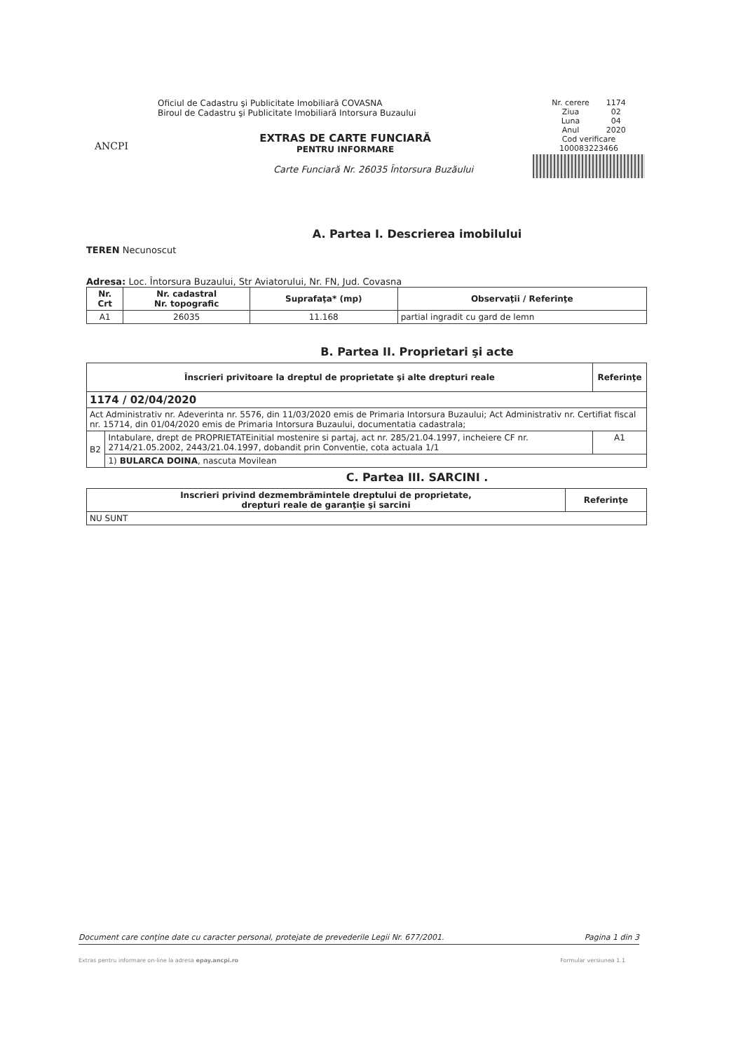ANCPI
Oficiul de Cadastru şi Publicitate Imobiliară COVASNA
Biroul de Cadastru şi Publicitate Imobiliară Intorsura Buzaului
EXTRAS DE CARTE FUNCIARĂ
PENTRU INFORMARE
Carte Funciară Nr. 26035 Întorsura Buzăului
| Nr. cerere | 1174 |
| Ziua | 02 |
| Luna | 04 |
| Anul | 2020 |
Cod verificare
100083223466
A. Partea I. Descrierea imobilului
TEREN Necunoscut
Adresa: Loc. Întorsura Buzaului, Str Aviatorului, Nr. FN, Jud. Covasna
| Nr. Crt | Nr. cadastral Nr. topografic | Suprafaţa* (mp) | Observaţii / Referinţe |
| --- | --- | --- | --- |
| A1 | 26035 | 11.168 | partial ingradit cu gard de lemn |
B. Partea II. Proprietari şi acte
| Înscrieri privitoare la dreptul de proprietate şi alte drepturi reale | | Referinţe |
| --- | --- | --- |
| 1174 / 02/04/2020 | | |
| Act Administrativ nr. Adeverinta nr. 5576, din 11/03/2020 emis de Primaria Intorsura Buzaului; Act Administrativ nr. Certifiat fiscal nr. 15714, din 01/04/2020 emis de Primaria Intorsura Buzaului, documentatia cadastrala; | | |
| B2 | Intabulare, drept de PROPRIETATEinitial mostenire si partaj, act nr. 285/21.04.1997, incheiere CF nr. 2714/21.05.2002, 2443/21.04.1997, dobandit prin Conventie, cota actuala 1/1 | A1 |
| | 1) BULARCA DOINA , nascuta Movilean | |
C. Partea III. SARCINI .
| Inscrieri privind dezmembrămintele dreptului de proprietate, drepturi reale de garanţie şi sarcini | Referinţe |
| --- | --- |
| NU SUNT | |
Document care conţine date cu caracter personal, protejate de prevederile Legii Nr. 677/2001. Pagina 1 din 3
Extras pentru informare on-line la adresa epay.ancpi.ro Formular versiunea 1.1